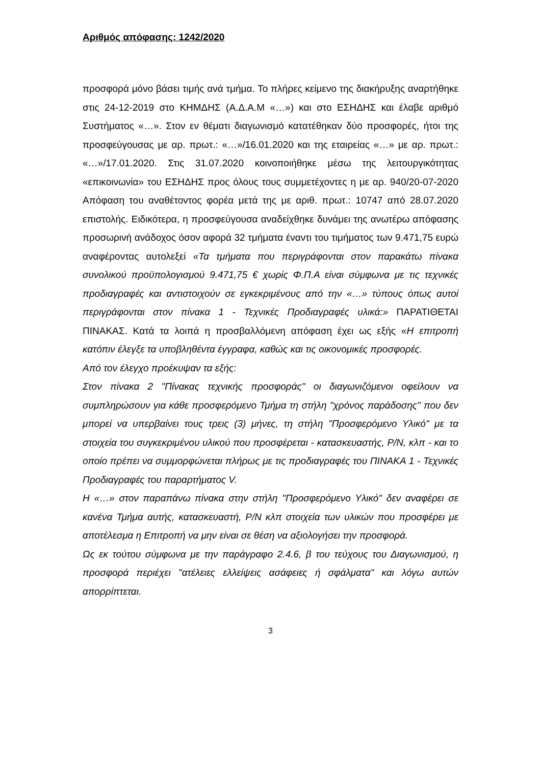Αριθμός απόφασης: 1242/2020
προσφορά μόνο βάσει τιμής ανά τμήμα. Το πλήρες κείμενο της διακήρυξης αναρτήθηκε στις 24-12-2019 στο ΚΗΜΔΗΣ (Α.Δ.Α.Μ «…») και στο ΕΣΗΔΗΣ και έλαβε αριθμό Συστήματος «…». Στον εν θέματι διαγωνισμό κατατέθηκαν δύο προσφορές, ήτοι της προσφεύγουσας με αρ. πρωτ.: «…»/16.01.2020 και της εταιρείας «…» με αρ. πρωτ.: «…»/17.01.2020. Στις 31.07.2020 κοινοποιήθηκε μέσω της λειτουργικότητας «επικοινωνία» του ΕΣΗΔΗΣ προς όλους τους συμμετέχοντες η με αρ. 940/20-07-2020 Απόφαση του αναθέτοντος φορέα μετά της με αριθ. πρωτ.: 10747 από 28.07.2020 επιστολής. Ειδικότερα, η προσφεύγουσα αναδείχθηκε δυνάμει της ανωτέρω απόφασης προσωρινή ανάδοχος όσον αφορά 32 τμήματα έναντι του τιμήματος των 9.471,75 ευρώ αναφέροντας αυτολεξεί «Τα τμήματα που περιγράφονται στον παρακάτω πίνακα συνολικού προϋπολογισμού 9.471,75 € χωρίς Φ.Π.Α είναι σύμφωνα με τις τεχνικές προδιαγραφές και αντιστοιχούν σε εγκεκριμένους από την «…» τύπους όπως αυτοί περιγράφονται στον πίνακα 1 - Τεχνικές Προδιαγραφές υλικά:» ΠΑΡΑΤΙΘΕΤΑΙ ΠΙΝΑΚΑΣ. Κατά τα λοιπά η προσβαλλόμενη απόφαση έχει ως εξής «Η επιτροπή κατόπιν έλεγξε τα υποβληθέντα έγγραφα, καθώς και τις οικονομικές προσφορές.
Από τον έλεγχο προέκυψαν τα εξής:
Στον πίνακα 2 "Πίνακας τεχνικής προσφοράς" οι διαγωνιζόμενοι οφείλουν να συμπληρώσουν για κάθε προσφερόμενο Τμήμα τη στήλη "χρόνος παράδοσης" που δεν μπορεί να υπερβαίνει τους τρεις (3) μήνες, τη στήλη "Προσφερόμενο Υλικό" με τα στοιχεία του συγκεκριμένου υλικού που προσφέρεται - κατασκευαστής, P/N, κλπ - και το οποίο πρέπει να συμμορφώνεται πλήρως με τις προδιαγραφές του ΠΙΝΑΚΑ 1 - Τεχνικές Προδιαγραφές του παραρτήματος V.
Η «…» στον παραπάνω πίνακα στην στήλη "Προσφερόμενο Υλικό" δεν αναφέρει σε κανένα Τμήμα αυτής, κατασκευαστή, P/N κλπ στοιχεία των υλικών που προσφέρει με αποτέλεσμα η Επιτροπή να μην είναι σε θέση να αξιολογήσει την προσφορά.
Ως εκ τούτου σύμφωνα με την παράγραφο 2.4.6, β του τεύχους του Διαγωνισμού, η προσφορά περιέχει "ατέλειες ελλείψεις ασάφειες ή σφάλματα" και λόγω αυτών απορρίπτεται.
3